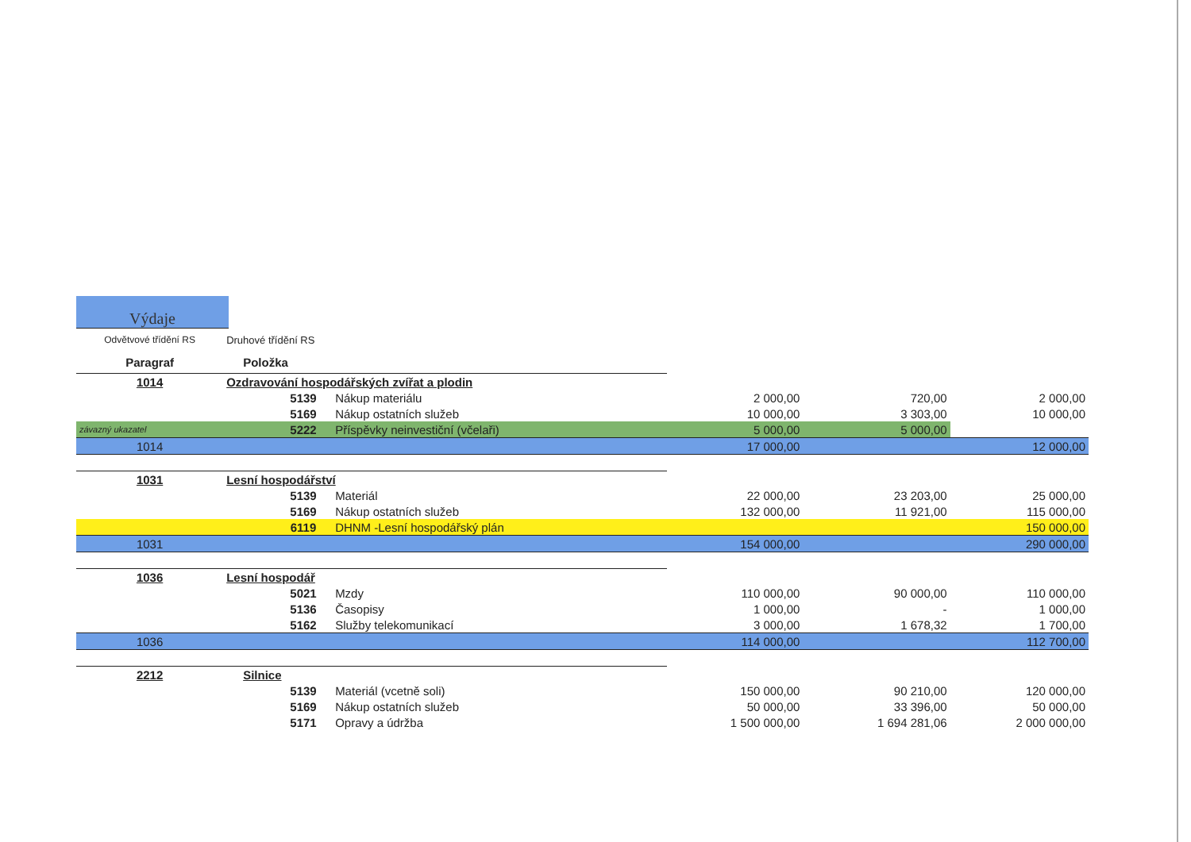Výdaje
| Odvětvové třídění RS | Druhové třídění RS | | | | | |
| Paragraf | Položka | | | | | |
| 1014 | Ozdravování hospodářských zvířat a plodin | | | | | |
| | | 5139 | Nákup materiálu | 2 000,00 | 720,00 | 2 000,00 |
| | | 5169 | Nákup ostatních služeb | 10 000,00 | 3 303,00 | 10 000,00 |
| závazný ukazatel | | 5222 | Příspěvky neinvestiční (včelaři) | 5 000,00 | 5 000,00 | |
| 1014 | | | | 17 000,00 | | 12 000,00 |
| 1031 | Lesní hospodářství | | | | | |
| | | 5139 | Materiál | 22 000,00 | 23 203,00 | 25 000,00 |
| | | 5169 | Nákup ostatních služeb | 132 000,00 | 11 921,00 | 115 000,00 |
| | | 6119 | DHNM -Lesní hospodářský plán | | | 150 000,00 |
| 1031 | | | | 154 000,00 | | 290 000,00 |
| 1036 | Lesní hospodář | | | | | |
| | | 5021 | Mzdy | 110 000,00 | 90 000,00 | 110 000,00 |
| | | 5136 | Časopisy | 1 000,00 | - | 1 000,00 |
| | | 5162 | Služby telekomunikací | 3 000,00 | 1 678,32 | 1 700,00 |
| 1036 | | | | 114 000,00 | | 112 700,00 |
| 2212 | Silnice | | | | | |
| | | 5139 | Materiál (vcetně soli) | 150 000,00 | 90 210,00 | 120 000,00 |
| | | 5169 | Nákup ostatních služeb | 50 000,00 | 33 396,00 | 50 000,00 |
| | | 5171 | Opravy a údržba | 1 500 000,00 | 1 694 281,06 | 2 000 000,00 |